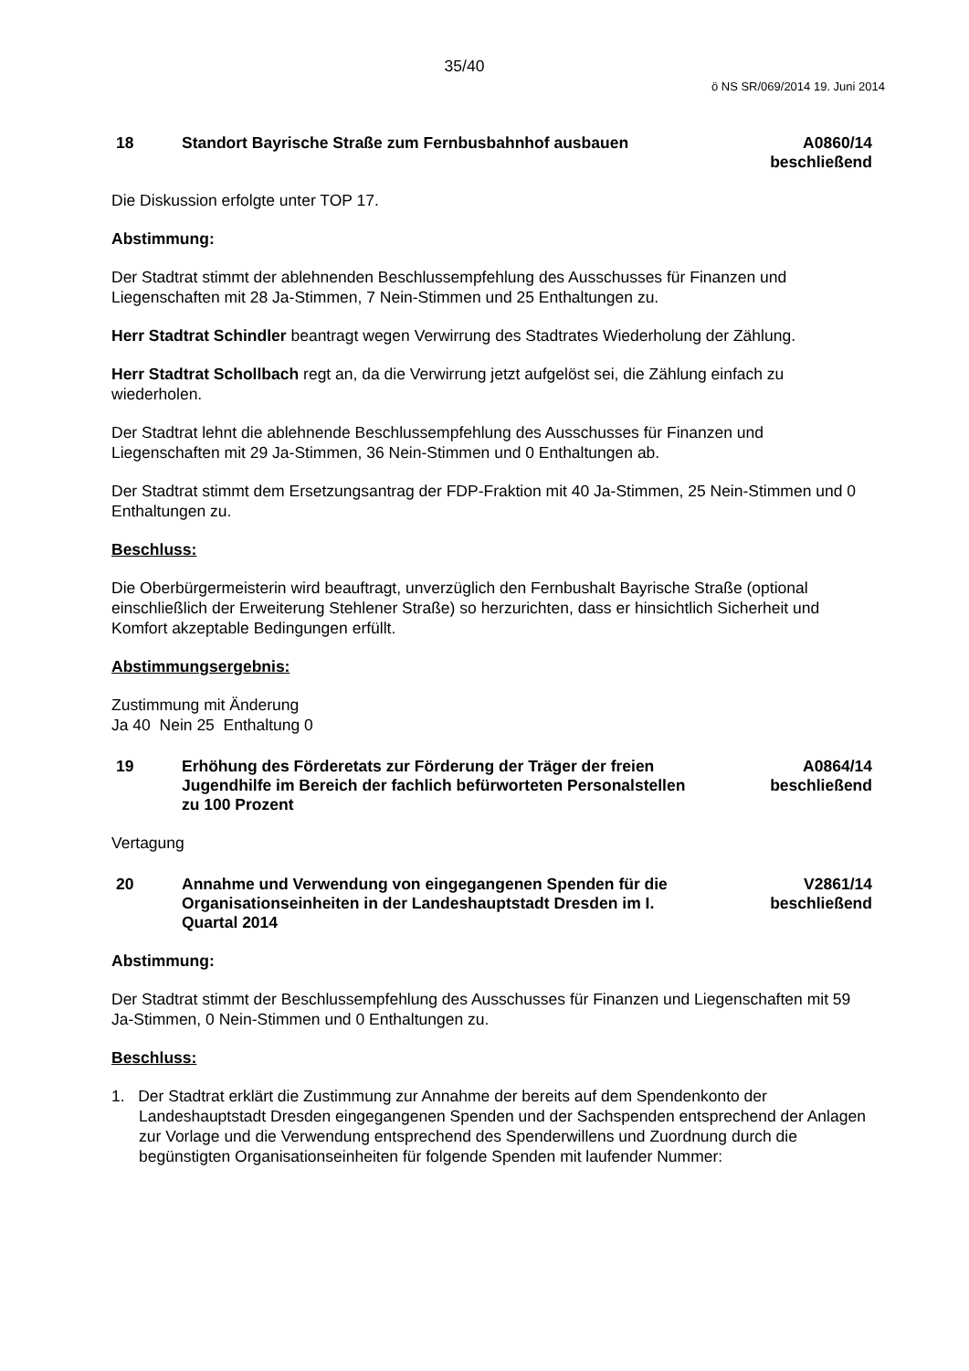35/40
ö NS SR/069/2014 19. Juni 2014
18 Standort Bayrische Straße zum Fernbusbahnhof ausbauen
A0860/14
beschließend
Die Diskussion erfolgte unter TOP 17.
Abstimmung:
Der Stadtrat stimmt der ablehnenden Beschlussempfehlung des Ausschusses für Finanzen und Liegenschaften mit 28 Ja-Stimmen, 7 Nein-Stimmen und 25 Enthaltungen zu.
Herr Stadtrat Schindler beantragt wegen Verwirrung des Stadtrates Wiederholung der Zählung.
Herr Stadtrat Schollbach regt an, da die Verwirrung jetzt aufgelöst sei, die Zählung einfach zu wiederholen.
Der Stadtrat lehnt die ablehnende Beschlussempfehlung des Ausschusses für Finanzen und Liegenschaften mit 29 Ja-Stimmen, 36 Nein-Stimmen und 0 Enthaltungen ab.
Der Stadtrat stimmt dem Ersetzungsantrag der FDP-Fraktion mit 40 Ja-Stimmen, 25 Nein-Stimmen und 0 Enthaltungen zu.
Beschluss:
Die Oberbürgermeisterin wird beauftragt, unverzüglich den Fernbushalt Bayrische Straße (optional einschließlich der Erweiterung Stehlener Straße) so herzurichten, dass er hinsichtlich Sicherheit und Komfort akzeptable Bedingungen erfüllt.
Abstimmungsergebnis:
Zustimmung mit Änderung
Ja 40 Nein 25 Enthaltung 0
19 Erhöhung des Förderetats zur Förderung der Träger der freien Jugendhilfe im Bereich der fachlich befürworteten Personalstellen zu 100 Prozent
A0864/14
beschließend
Vertagung
20 Annahme und Verwendung von eingegangenen Spenden für die Organisationseinheiten in der Landeshauptstadt Dresden im I. Quartal 2014
V2861/14
beschließend
Abstimmung:
Der Stadtrat stimmt der Beschlussempfehlung des Ausschusses für Finanzen und Liegenschaften mit 59 Ja-Stimmen, 0 Nein-Stimmen und 0 Enthaltungen zu.
Beschluss:
1. Der Stadtrat erklärt die Zustimmung zur Annahme der bereits auf dem Spendenkonto der Landeshauptstadt Dresden eingegangenen Spenden und der Sachspenden entsprechend der Anlagen zur Vorlage und die Verwendung entsprechend des Spenderwillens und Zuordnung durch die begünstigten Organisationseinheiten für folgende Spenden mit laufender Nummer: